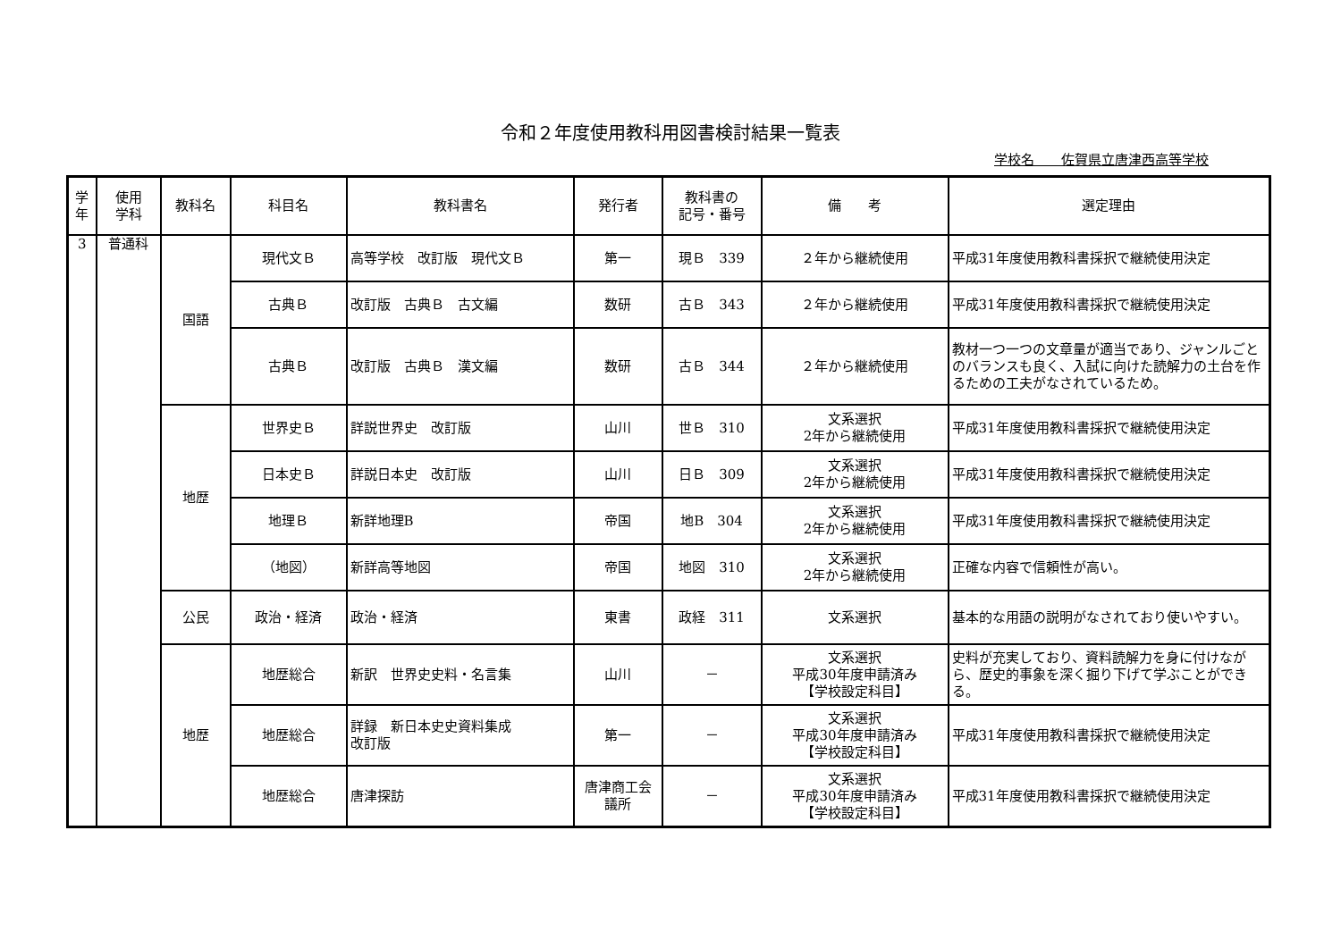令和２年度使用教科用図書検討結果一覧表
学校名　　佐賀県立唐津西高等学校
| 学 年 | 使用 学科 | 教科名 | 科目名 | 教科書名 | 発行者 | 教科書の 記号・番号 | 備 考 | 選定理由 |
| --- | --- | --- | --- | --- | --- | --- | --- | --- |
| 3 | 普通科 | 国語 | 現代文Ｂ | 高等学校 改訂版 現代文Ｂ | 第一 | 現Ｂ 339 | ２年から継続使用 | 平成31年度使用教科書採択で継続使用決定 |
| | | | 古典Ｂ | 改訂版 古典Ｂ 古文編 | 数研 | 古Ｂ 343 | ２年から継続使用 | 平成31年度使用教科書採択で継続使用決定 |
| | | | 古典Ｂ | 改訂版 古典Ｂ 漢文編 | 数研 | 古Ｂ 344 | ２年から継続使用 | 教材一つ一つの文章量が適当であり、ジャンルごとのバランスも良く、入試に向けた読解力の土台を作るための工夫がなされているため。 |
| | | 地歴 | 世界史Ｂ | 詳説世界史 改訂版 | 山川 | 世Ｂ 310 | 文系選択 2年から継続使用 | 平成31年度使用教科書採択で継続使用決定 |
| | | | 日本史Ｂ | 詳説日本史 改訂版 | 山川 | 日Ｂ 309 | 文系選択 2年から継続使用 | 平成31年度使用教科書採択で継続使用決定 |
| | | | 地理Ｂ | 新詳地理B | 帝国 | 地B 304 | 文系選択 2年から継続使用 | 平成31年度使用教科書採択で継続使用決定 |
| | | | （地図） | 新詳高等地図 | 帝国 | 地図 310 | 文系選択 2年から継続使用 | 正確な内容で信頼性が高い。 |
| | | 公民 | 政治・経済 | 政治・経済 | 東書 | 政経 311 | 文系選択 | 基本的な用語の説明がなされており使いやすい。 |
| | | 地歴 | 地歴総合 | 新訳 世界史史料・名言集 | 山川 | － | 文系選択 平成30年度申請済み 【学校設定科目】 | 史料が充実しており、資料読解力を身に付けながら、歴史的事象を深く掘り下げて学ぶことができる。 |
| | | | 地歴総合 | 詳録 新日本史史資料集成 改訂版 | 第一 | － | 文系選択 平成30年度申請済み 【学校設定科目】 | 平成31年度使用教科書採択で継続使用決定 |
| | | | 地歴総合 | 唐津探訪 | 唐津商工会 議所 | － | 文系選択 平成30年度申請済み 【学校設定科目】 | 平成31年度使用教科書採択で継続使用決定 |